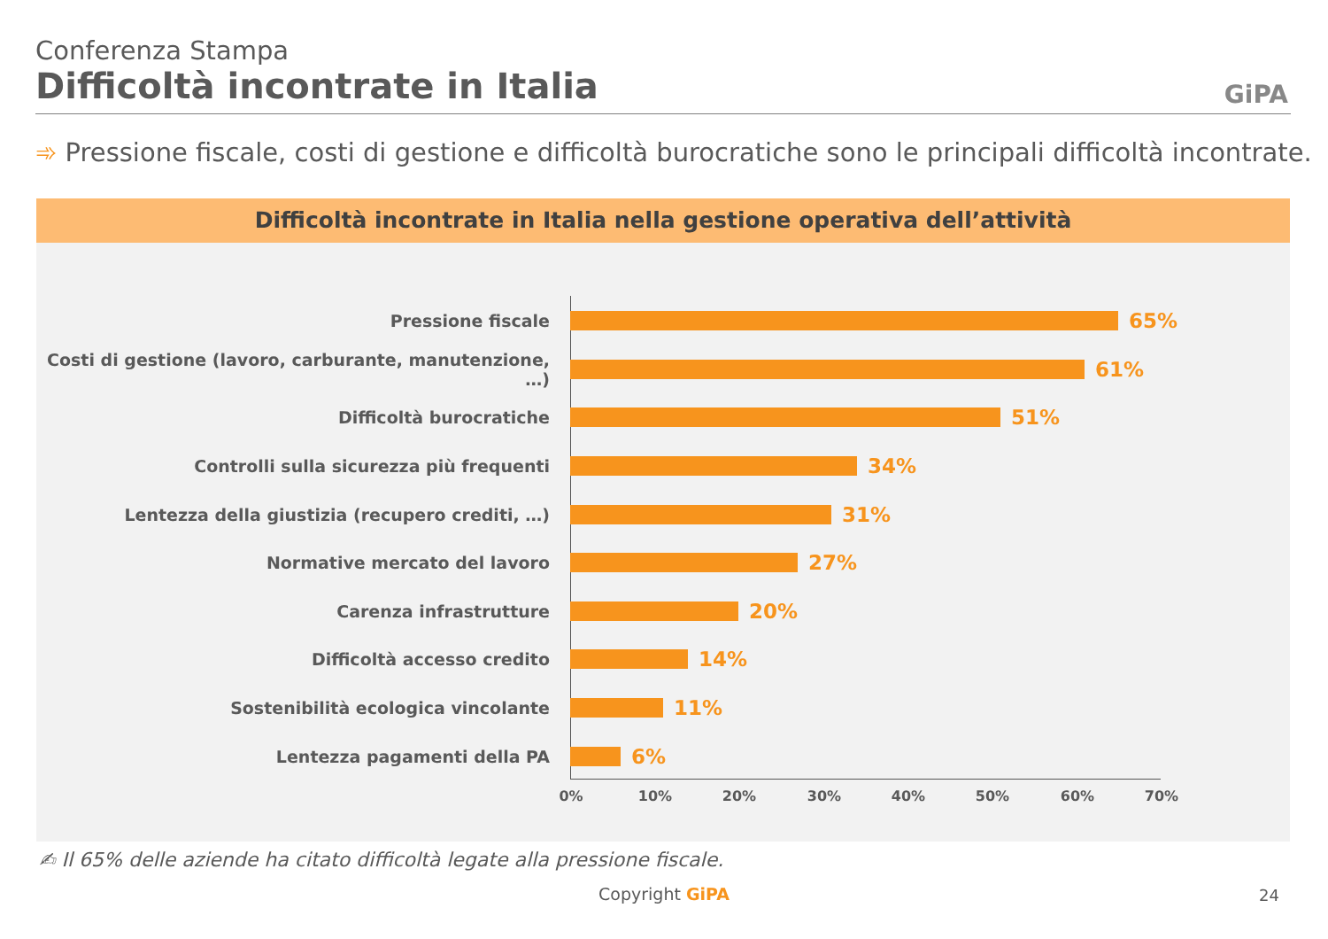Conferenza Stampa
Difficoltà incontrate in Italia
GiPA
➾ Pressione fiscale, costi di gestione e difficoltà burocratiche sono le principali difficoltà incontrate.
Difficoltà incontrate in Italia nella gestione operativa dell’attività
Pressione fiscale
65%
Costi di gestione (lavoro, carburante, manutenzione, …)
61%
Difficoltà burocratiche
51%
Controlli sulla sicurezza più frequenti
34%
Lentezza della giustizia (recupero crediti, …)
31%
Normative mercato del lavoro
27%
Carenza infrastrutture
20%
Difficoltà accesso credito
14%
Sostenibilità ecologica vincolante
11%
Lentezza pagamenti della PA
6%
0% 10% 20% 30% 40% 50% 60% 70%
✍ Il 65% delle aziende ha citato difficoltà legate alla pressione fiscale.
Copyright GiPA 24